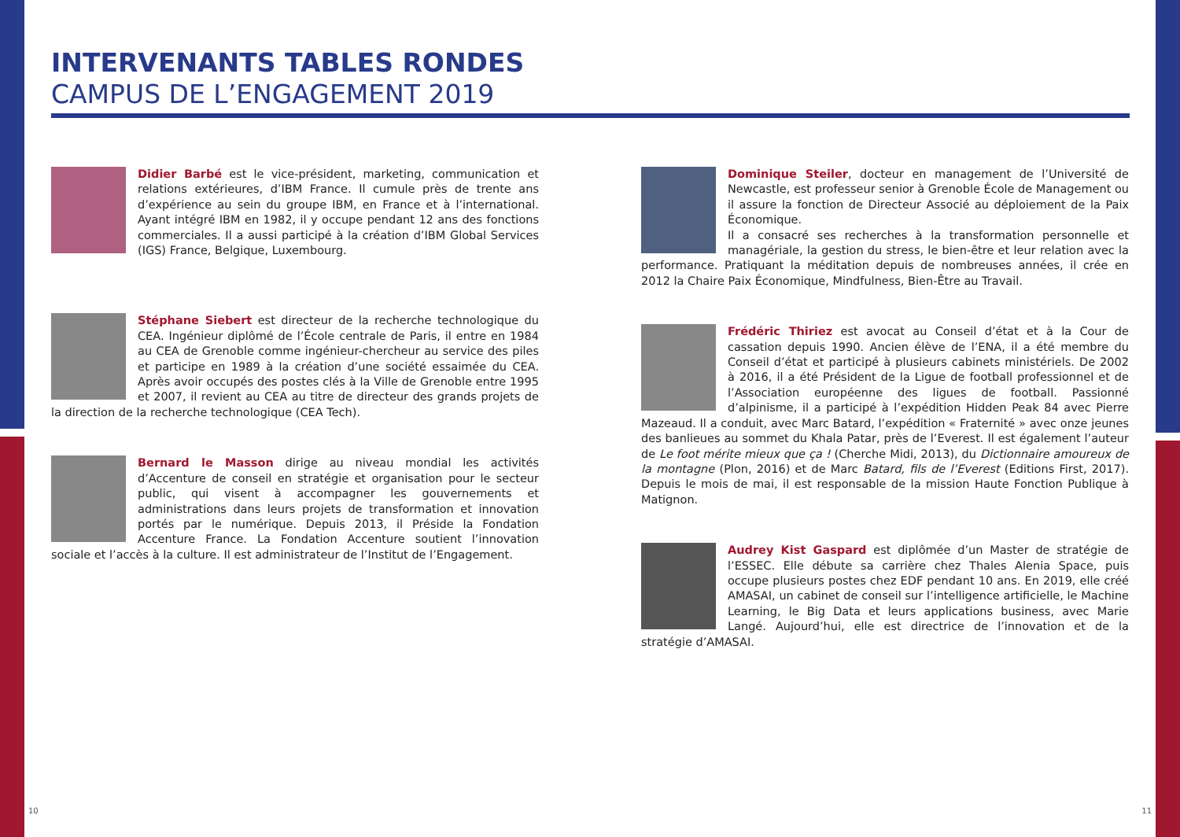INTERVENANTS TABLES RONDES
CAMPUS DE L’ENGAGEMENT 2019
Didier Barbé est le vice-président, marketing, communication et relations extérieures, d’IBM France. Il cumule près de trente ans d’expérience au sein du groupe IBM, en France et à l’international. Ayant intégré IBM en 1982, il y occupe pendant 12 ans des fonctions commerciales. Il a aussi participé à la création d’IBM Global Services (IGS) France, Belgique, Luxembourg.
Stéphane Siebert est directeur de la recherche technologique du CEA. Ingénieur diplômé de l’École centrale de Paris, il entre en 1984 au CEA de Grenoble comme ingénieur-chercheur au service des piles et participe en 1989 à la création d’une société essaimée du CEA. Après avoir occupés des postes clés à la Ville de Grenoble entre 1995 et 2007, il revient au CEA au titre de directeur des grands projets de la direction de la recherche technologique (CEA Tech).
Bernard le Masson dirige au niveau mondial les activités d’Accenture de conseil en stratégie et organisation pour le secteur public, qui visent à accompagner les gouvernements et administrations dans leurs projets de transformation et innovation portés par le numérique. Depuis 2013, il Préside la Fondation Accenture France. La Fondation Accenture soutient l’innovation sociale et l’accès à la culture. Il est administrateur de l’Institut de l’Engagement.
Dominique Steiler, docteur en management de l’Université de Newcastle, est professeur senior à Grenoble École de Management ou il assure la fonction de Directeur Associé au déploiement de la Paix Économique.
Il a consacré ses recherches à la transformation personnelle et managériale, la gestion du stress, le bien-être et leur relation avec la performance. Pratiquant la méditation depuis de nombreuses années, il crée en 2012 la Chaire Paix Économique, Mindfulness, Bien-Être au Travail.
Frédéric Thiriez est avocat au Conseil d’état et à la Cour de cassation depuis 1990. Ancien élève de l’ENA, il a été membre du Conseil d’état et participé à plusieurs cabinets ministériels. De 2002 à 2016, il a été Président de la Ligue de football professionnel et de l’Association européenne des ligues de football. Passionné d’alpinisme, il a participé à l’expédition Hidden Peak 84 avec Pierre Mazeaud. Il a conduit, avec Marc Batard, l’expédition « Fraternité » avec onze jeunes des banlieues au sommet du Khala Patar, près de l’Everest. Il est également l’auteur de Le foot mérite mieux que ça ! (Cherche Midi, 2013), du Dictionnaire amoureux de la montagne (Plon, 2016) et de Marc Batard, fils de l’Everest (Editions First, 2017). Depuis le mois de mai, il est responsable de la mission Haute Fonction Publique à Matignon.
Audrey Kist Gaspard est diplômée d’un Master de stratégie de l’ESSEC. Elle débute sa carrière chez Thales Alenia Space, puis occupe plusieurs postes chez EDF pendant 10 ans. En 2019, elle créé AMASAI, un cabinet de conseil sur l’intelligence artificielle, le Machine Learning, le Big Data et leurs applications business, avec Marie Langé. Aujourd’hui, elle est directrice de l’innovation et de la stratégie d’AMASAI.
10 11